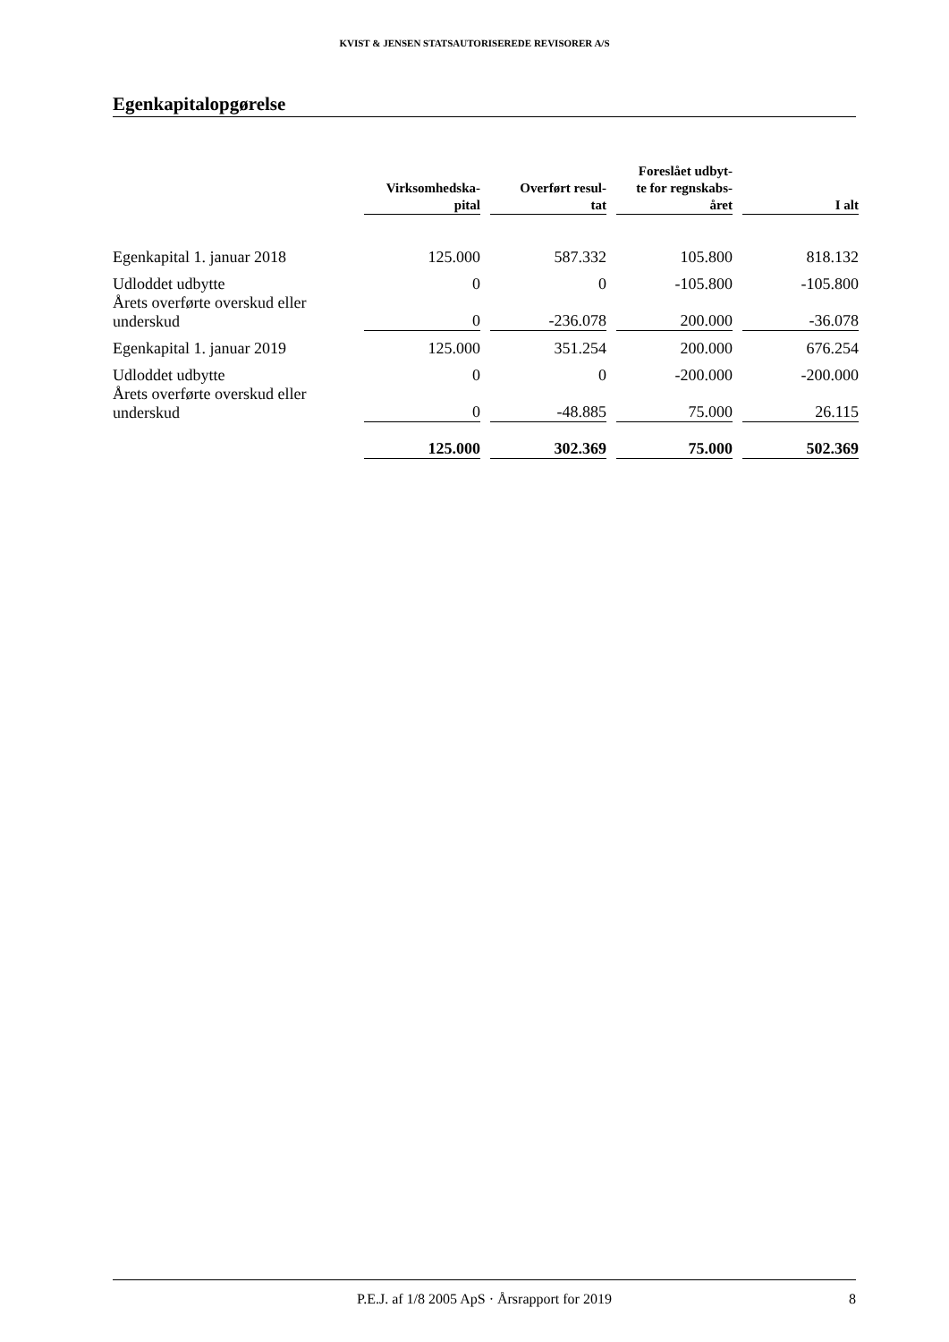KVIST & JENSEN STATSAUTORISEREDE REVISORER A/S
Egenkapitalopgørelse
| | Virksomhedska- pital | Overført resul- tat | Foreslået udbyt- te for regnskabs- året | I alt |
| Egenkapital 1. januar 2018 | 125.000 | 587.332 | 105.800 | 818.132 |
| Udloddet udbytte | 0 | 0 | -105.800 | -105.800 |
| Årets overførte overskud eller underskud | 0 | -236.078 | 200.000 | -36.078 |
| Egenkapital 1. januar 2019 | 125.000 | 351.254 | 200.000 | 676.254 |
| Udloddet udbytte | 0 | 0 | -200.000 | -200.000 |
| Årets overførte overskud eller underskud | 0 | -48.885 | 75.000 | 26.115 |
| | 125.000 | 302.369 | 75.000 | 502.369 |
P.E.J. af 1/8 2005 ApS · Årsrapport for 2019 8